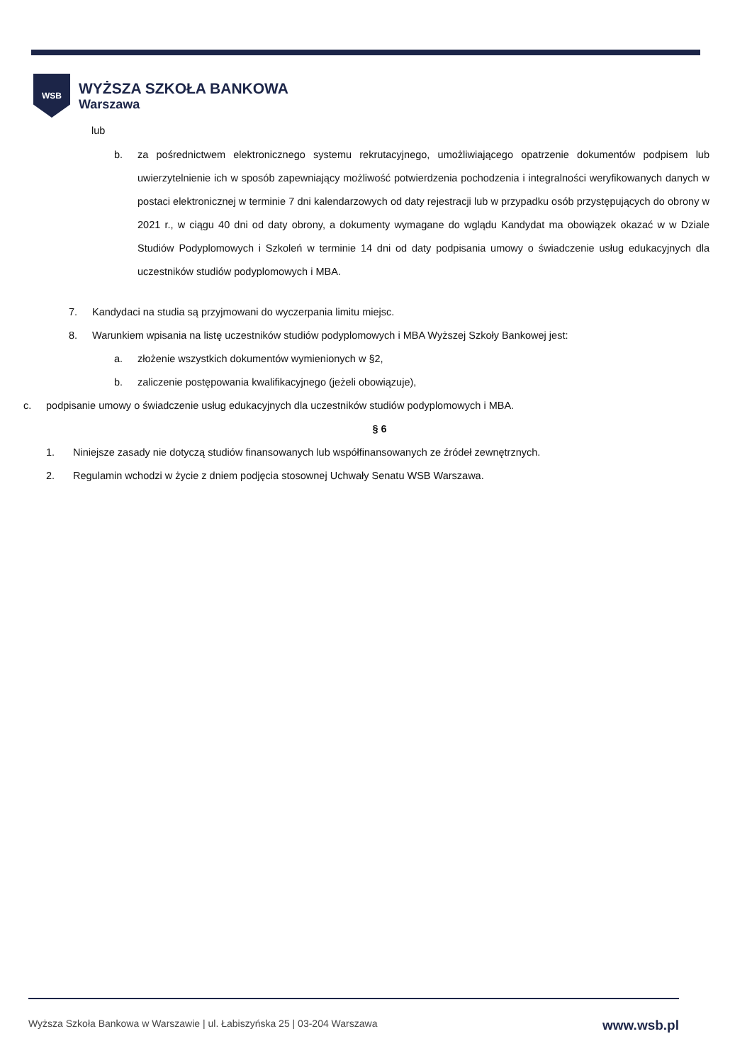WSB
WYŻSZA SZKOŁA BANKOWA
Warszawa
lub
b. za pośrednictwem elektronicznego systemu rekrutacyjnego, umożliwiającego opatrzenie dokumentów podpisem lub uwierzytelnienie ich w sposób zapewniający możliwość potwierdzenia pochodzenia i integralności weryfikowanych danych w postaci elektronicznej w terminie 7 dni kalendarzowych od daty rejestracji lub w przypadku osób przystępujących do obrony w 2021 r., w ciągu 40 dni od daty obrony, a dokumenty wymagane do wglądu Kandydat ma obowiązek okazać w w Dziale Studiów Podyplomowych i Szkoleń w terminie 14 dni od daty podpisania umowy o świadczenie usług edukacyjnych dla uczestników studiów podyplomowych i MBA.
7. Kandydaci na studia są przyjmowani do wyczerpania limitu miejsc.
8. Warunkiem wpisania na listę uczestników studiów podyplomowych i MBA Wyższej Szkoły Bankowej jest:
a. złożenie wszystkich dokumentów wymienionych w §2,
b. zaliczenie postępowania kwalifikacyjnego (jeżeli obowiązuje),
c. podpisanie umowy o świadczenie usług edukacyjnych dla uczestników studiów podyplomowych i MBA.
§ 6
1. Niniejsze zasady nie dotyczą studiów finansowanych lub współfinansowanych ze źródeł zewnętrznych.
2. Regulamin wchodzi w życie z dniem podjęcia stosownej Uchwały Senatu WSB Warszawa.
Wyższa Szkoła Bankowa w Warszawie | ul. Łabiszyńska 25 | 03-204 Warszawa www.wsb.pl